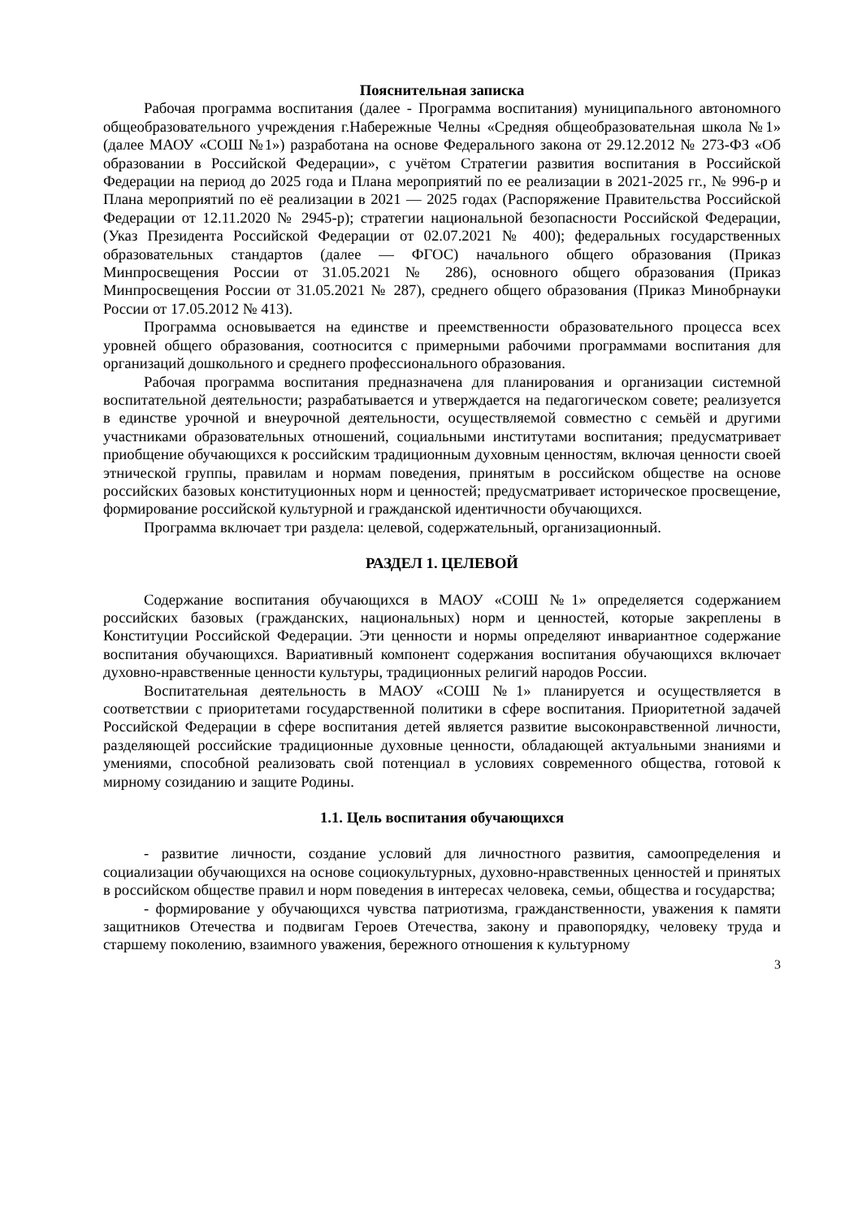Пояснительная записка
Рабочая программа воспитания (далее - Программа воспитания) муниципального автономного общеобразовательного учреждения г.Набережные Челны «Средняя общеобразовательная школа №1» (далее МАОУ «СОШ №1») разработана на основе Федерального закона от 29.12.2012 № 273-ФЗ «Об образовании в Российской Федерации», с учётом Стратегии развития воспитания в Российской Федерации на период до 2025 года и Плана мероприятий по ее реализации в 2021-2025 гг., № 996-р и Плана мероприятий по её реализации в 2021 — 2025 годах (Распоряжение Правительства Российской Федерации от 12.11.2020 № 2945-р); стратегии национальной безопасности Российской Федерации, (Указ Президента Российской Федерации от 02.07.2021 № 400); федеральных государственных образовательных стандартов (далее — ФГОС) начального общего образования (Приказ Минпросвещения России от 31.05.2021 № 286), основного общего образования (Приказ Минпросвещения России от 31.05.2021 № 287), среднего общего образования (Приказ Минобрнауки России от 17.05.2012 № 413).
Программа основывается на единстве и преемственности образовательного процесса всех уровней общего образования, соотносится с примерными рабочими программами воспитания для организаций дошкольного и среднего профессионального образования.
Рабочая программа воспитания предназначена для планирования и организации системной воспитательной деятельности; разрабатывается и утверждается на педагогическом совете; реализуется в единстве урочной и внеурочной деятельности, осуществляемой совместно с семьёй и другими участниками образовательных отношений, социальными институтами воспитания; предусматривает приобщение обучающихся к российским традиционным духовным ценностям, включая ценности своей этнической группы, правилам и нормам поведения, принятым в российском обществе на основе российских базовых конституционных норм и ценностей; предусматривает историческое просвещение, формирование российской культурной и гражданской идентичности обучающихся.
Программа включает три раздела: целевой, содержательный, организационный.
РАЗДЕЛ 1. ЦЕЛЕВОЙ
Содержание воспитания обучающихся в МАОУ «СОШ №1» определяется содержанием российских базовых (гражданских, национальных) норм и ценностей, которые закреплены в Конституции Российской Федерации. Эти ценности и нормы определяют инвариантное содержание воспитания обучающихся. Вариативный компонент содержания воспитания обучающихся включает духовно-нравственные ценности культуры, традиционных религий народов России.
Воспитательная деятельность в МАОУ «СОШ №1» планируется и осуществляется в соответствии с приоритетами государственной политики в сфере воспитания. Приоритетной задачей Российской Федерации в сфере воспитания детей является развитие высоконравственной личности, разделяющей российские традиционные духовные ценности, обладающей актуальными знаниями и умениями, способной реализовать свой потенциал в условиях современного общества, готовой к мирному созиданию и защите Родины.
1.1. Цель воспитания обучающихся
- развитие личности, создание условий для личностного развития, самоопределения и социализации обучающихся на основе социокультурных, духовно-нравственных ценностей и принятых в российском обществе правил и норм поведения в интересах человека, семьи, общества и государства;
- формирование у обучающихся чувства патриотизма, гражданственности, уважения к памяти защитников Отечества и подвигам Героев Отечества, закону и правопорядку, человеку труда и старшему поколению, взаимного уважения, бережного отношения к культурному
3